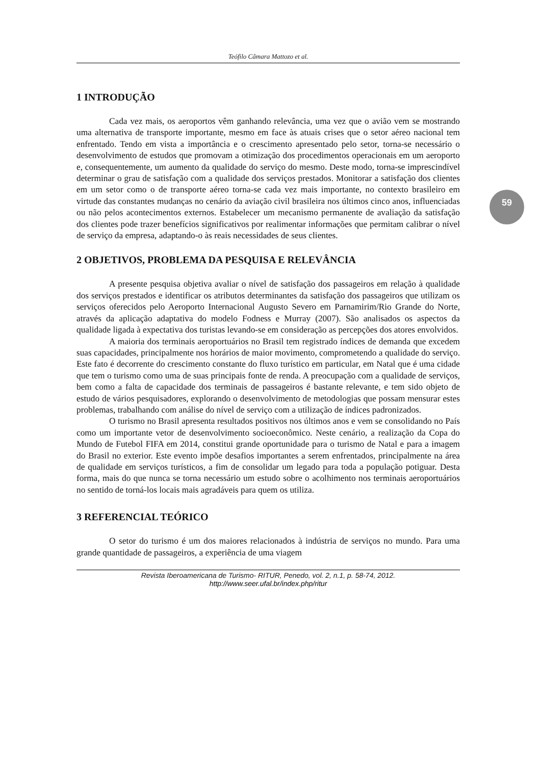59
Teófilo Câmara Mattozo et al.
1 INTRODUÇÃO
Cada vez mais, os aeroportos vêm ganhando relevância, uma vez que o avião vem se mostrando uma alternativa de transporte importante, mesmo em face às atuais crises que o setor aéreo nacional tem enfrentado. Tendo em vista a importância e o crescimento apresentado pelo setor, torna-se necessário o desenvolvimento de estudos que promovam a otimização dos procedimentos operacionais em um aeroporto e, consequentemente, um aumento da qualidade do serviço do mesmo. Deste modo, torna-se imprescindível determinar o grau de satisfação com a qualidade dos serviços prestados. Monitorar a satisfação dos clientes em um setor como o de transporte aéreo torna-se cada vez mais importante, no contexto brasileiro em virtude das constantes mudanças no cenário da aviação civil brasileira nos últimos cinco anos, influenciadas ou não pelos acontecimentos externos. Estabelecer um mecanismo permanente de avaliação da satisfação dos clientes pode trazer benefícios significativos por realimentar informações que permitam calibrar o nível de serviço da empresa, adaptando-o às reais necessidades de seus clientes.
2 OBJETIVOS, PROBLEMA DA PESQUISA E RELEVÂNCIA
A presente pesquisa objetiva avaliar o nível de satisfação dos passageiros em relação à qualidade dos serviços prestados e identificar os atributos determinantes da satisfação dos passageiros que utilizam os serviços oferecidos pelo Aeroporto Internacional Augusto Severo em Parnamirim/Rio Grande do Norte, através da aplicação adaptativa do modelo Fodness e Murray (2007). São analisados os aspectos da qualidade ligada à expectativa dos turistas levando-se em consideração as percepções dos atores envolvidos.
A maioria dos terminais aeroportuários no Brasil tem registrado índices de demanda que excedem suas capacidades, principalmente nos horários de maior movimento, comprometendo a qualidade do serviço. Este fato é decorrente do crescimento constante do fluxo turístico em particular, em Natal que é uma cidade que tem o turismo como uma de suas principais fonte de renda. A preocupação com a qualidade de serviços, bem como a falta de capacidade dos terminais de passageiros é bastante relevante, e tem sido objeto de estudo de vários pesquisadores, explorando o desenvolvimento de metodologias que possam mensurar estes problemas, trabalhando com análise do nível de serviço com a utilização de índices padronizados.
O turismo no Brasil apresenta resultados positivos nos últimos anos e vem se consolidando no País como um importante vetor de desenvolvimento socioeconômico. Neste cenário, a realização da Copa do Mundo de Futebol FIFA em 2014, constitui grande oportunidade para o turismo de Natal e para a imagem do Brasil no exterior. Este evento impõe desafios importantes a serem enfrentados, principalmente na área de qualidade em serviços turísticos, a fim de consolidar um legado para toda a população potiguar. Desta forma, mais do que nunca se torna necessário um estudo sobre o acolhimento nos terminais aeroportuários no sentido de torná-los locais mais agradáveis para quem os utiliza.
3 REFERENCIAL TEÓRICO
O setor do turismo é um dos maiores relacionados à indústria de serviços no mundo. Para uma grande quantidade de passageiros, a experiência de uma viagem
Revista Iberoamericana de Turismo- RITUR, Penedo, vol. 2, n.1, p. 58-74, 2012.
http://www.seer.ufal.br/index.php/ritur